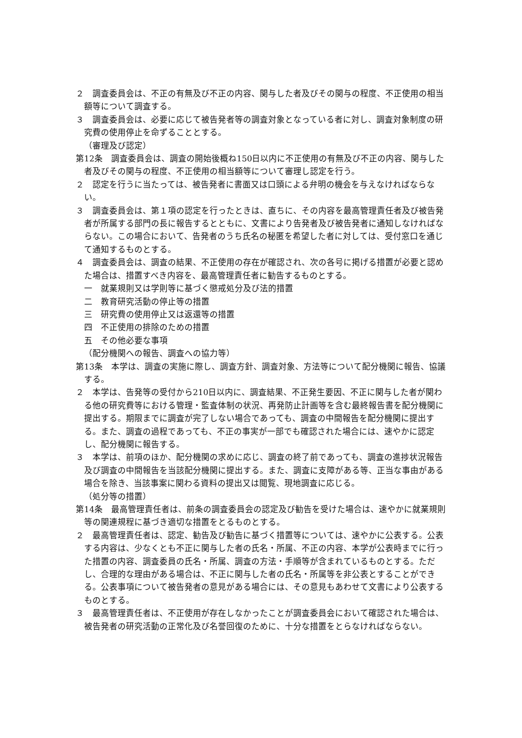２　調査委員会は、不正の有無及び不正の内容、関与した者及びその関与の程度、不正使用の相当額等について調査する。
３　調査委員会は、必要に応じて被告発者等の調査対象となっている者に対し、調査対象制度の研究費の使用停止を命ずることとする。
（審理及び認定）
第12条　調査委員会は、調査の開始後概ね150日以内に不正使用の有無及び不正の内容、関与した者及びその関与の程度、不正使用の相当額等について審理し認定を行う。
２　認定を行うに当たっては、被告発者に書面又は口頭による弁明の機会を与えなければならない。
３　調査委員会は、第１項の認定を行ったときは、直ちに、その内容を最高管理責任者及び被告発者が所属する部門の長に報告するとともに、文書により告発者及び被告発者に通知しなければならない。この場合において、告発者のうち氏名の秘匿を希望した者に対しては、受付窓口を通じて通知するものとする。
４　調査委員会は、調査の結果、不正使用の存在が確認され、次の各号に掲げる措置が必要と認めた場合は、措置すべき内容を、最高管理責任者に勧告するものとする。
一　就業規則又は学則等に基づく懲戒処分及び法的措置
二　教育研究活動の停止等の措置
三　研究費の使用停止又は返還等の措置
四　不正使用の排除のための措置
五　その他必要な事項
（配分機関への報告、調査への協力等）
第13条　本学は、調査の実施に際し、調査方針、調査対象、方法等について配分機関に報告、協議する。
２　本学は、告発等の受付から210日以内に、調査結果、不正発生要因、不正に関与した者が関わる他の研究費等における管理・監査体制の状況、再発防止計画等を含む最終報告書を配分機関に提出する。期限までに調査が完了しない場合であっても、調査の中間報告を配分機関に提出する。また、調査の過程であっても、不正の事実が一部でも確認された場合には、速やかに認定し、配分機関に報告する。
３　本学は、前項のほか、配分機関の求めに応じ、調査の終了前であっても、調査の進捗状況報告及び調査の中間報告を当該配分機関に提出する。また、調査に支障がある等、正当な事由がある場合を除き、当該事案に関わる資料の提出又は閲覧、現地調査に応じる。
（処分等の措置）
第14条　最高管理責任者は、前条の調査委員会の認定及び勧告を受けた場合は、速やかに就業規則等の関連規程に基づき適切な措置をとるものとする。
２　最高管理責任者は、認定、勧告及び勧告に基づく措置等については、速やかに公表する。公表する内容は、少なくとも不正に関与した者の氏名・所属、不正の内容、本学が公表時までに行った措置の内容、調査委員の氏名・所属、調査の方法・手順等が含まれているものとする。ただし、合理的な理由がある場合は、不正に関与した者の氏名・所属等を非公表とすることができる。公表事項について被告発者の意見がある場合には、その意見もあわせて文書により公表するものとする。
３　最高管理責任者は、不正使用が存在しなかったことが調査委員会において確認された場合は、被告発者の研究活動の正常化及び名誉回復のために、十分な措置をとらなければならない。